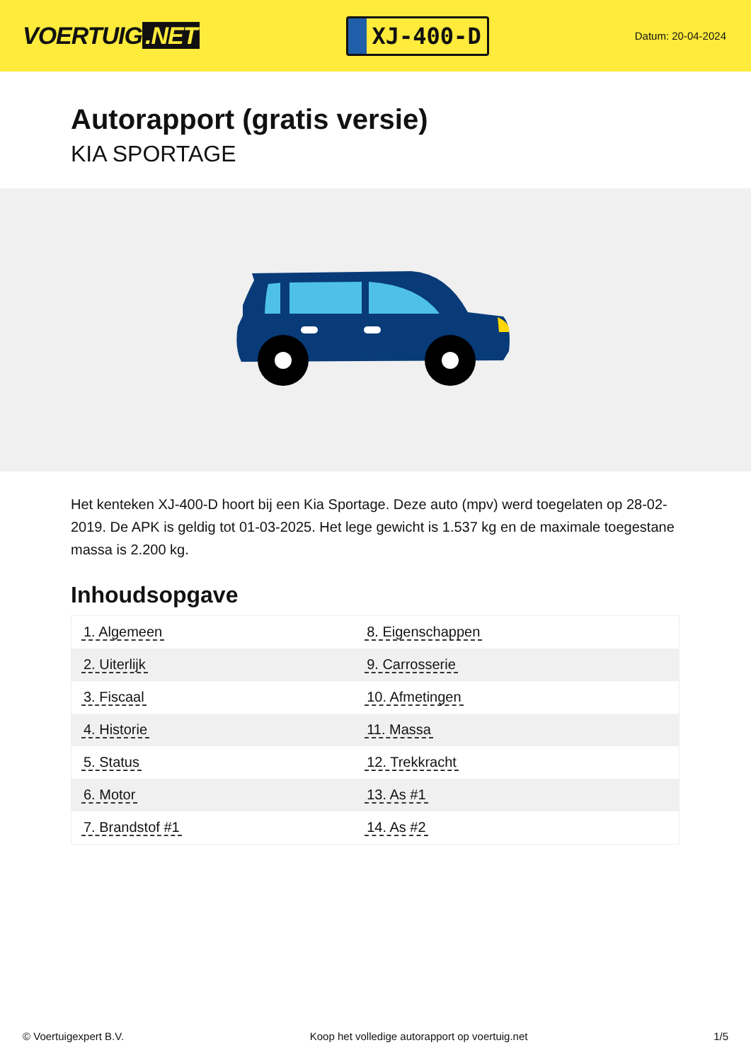VOERTUIG.NET
XJ-400-D
Datum: 20-04-2024
Autorapport (gratis versie)
KIA SPORTAGE
Het kenteken XJ-400-D hoort bij een Kia Sportage. Deze auto (mpv) werd toegelaten op 28-02-2019. De APK is geldig tot 01-03-2025. Het lege gewicht is 1.537 kg en de maximale toegestane massa is 2.200 kg.
Inhoudsopgave
| 1. Algemeen | 8. Eigenschappen |
| 2. Uiterlijk | 9. Carrosserie |
| 3. Fiscaal | 10. Afmetingen |
| 4. Historie | 11. Massa |
| 5. Status | 12. Trekkracht |
| 6. Motor | 13. As #1 |
| 7. Brandstof #1 | 14. As #2 |
© Voertuigexpert B.V. Koop het volledige autorapport op voertuig.net 1/5